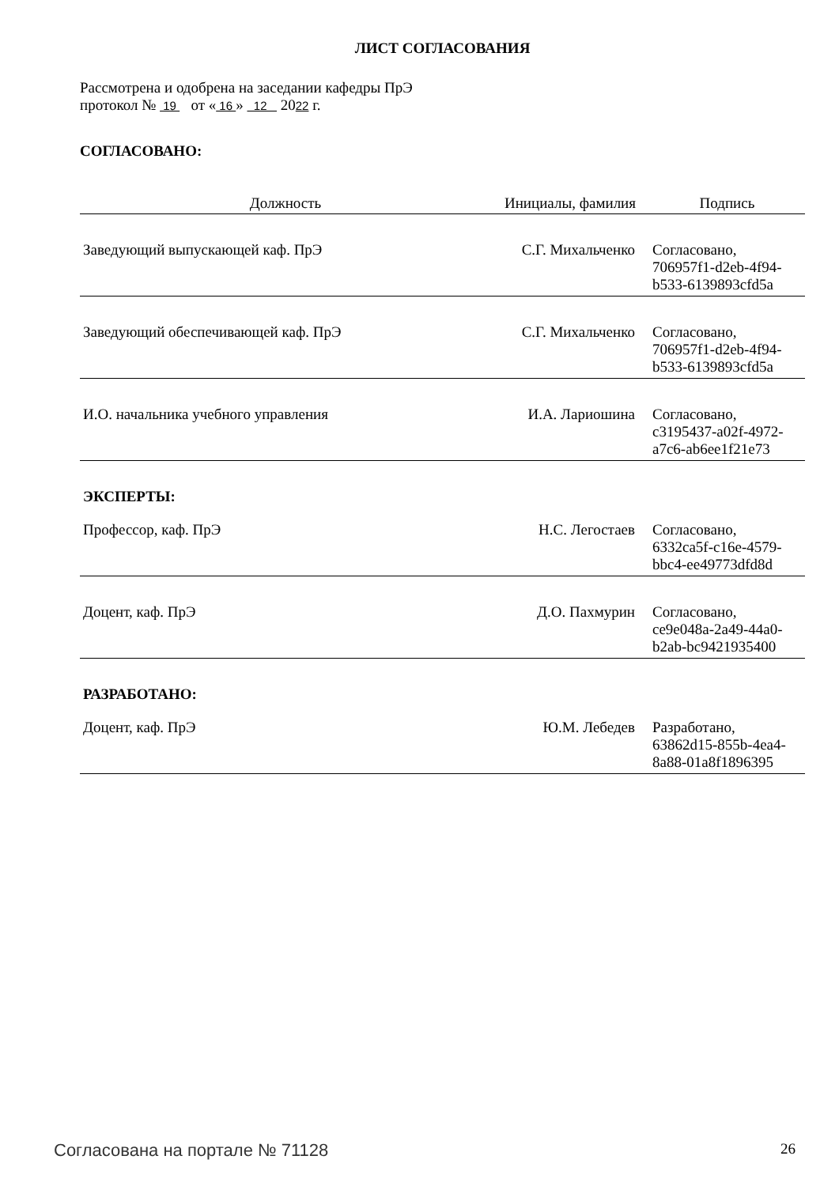ЛИСТ СОГЛАСОВАНИЯ
Рассмотрена и одобрена на заседании кафедры ПрЭ
протокол № 19 от « 16 » 12 2022 г.
СОГЛАСОВАНО:
| Должность | Инициалы, фамилия | Подпись |
| --- | --- | --- |
| Заведующий выпускающей каф. ПрЭ | С.Г. Михальченко | Согласовано, 706957f1-d2eb-4f94- b533-6139893cfd5a |
| Заведующий обеспечивающей каф. ПрЭ | С.Г. Михальченко | Согласовано, 706957f1-d2eb-4f94- b533-6139893cfd5a |
| И.О. начальника учебного управления | И.А. Лариошина | Согласовано, c3195437-a02f-4972- a7c6-ab6ee1f21e73 |
| ЭКСПЕРТЫ: | | |
| Профессор, каф. ПрЭ | Н.С. Легостаев | Согласовано, 6332ca5f-c16e-4579- bbc4-ee49773dfd8d |
| Доцент, каф. ПрЭ | Д.О. Пахмурин | Согласовано, ce9e048a-2a49-44a0- b2ab-bc9421935400 |
| РАЗРАБОТАНО: | | |
| Доцент, каф. ПрЭ | Ю.М. Лебедев | Разработано, 63862d15-855b-4ea4- 8a88-01a8f1896395 |
Согласована на портале № 71128 26